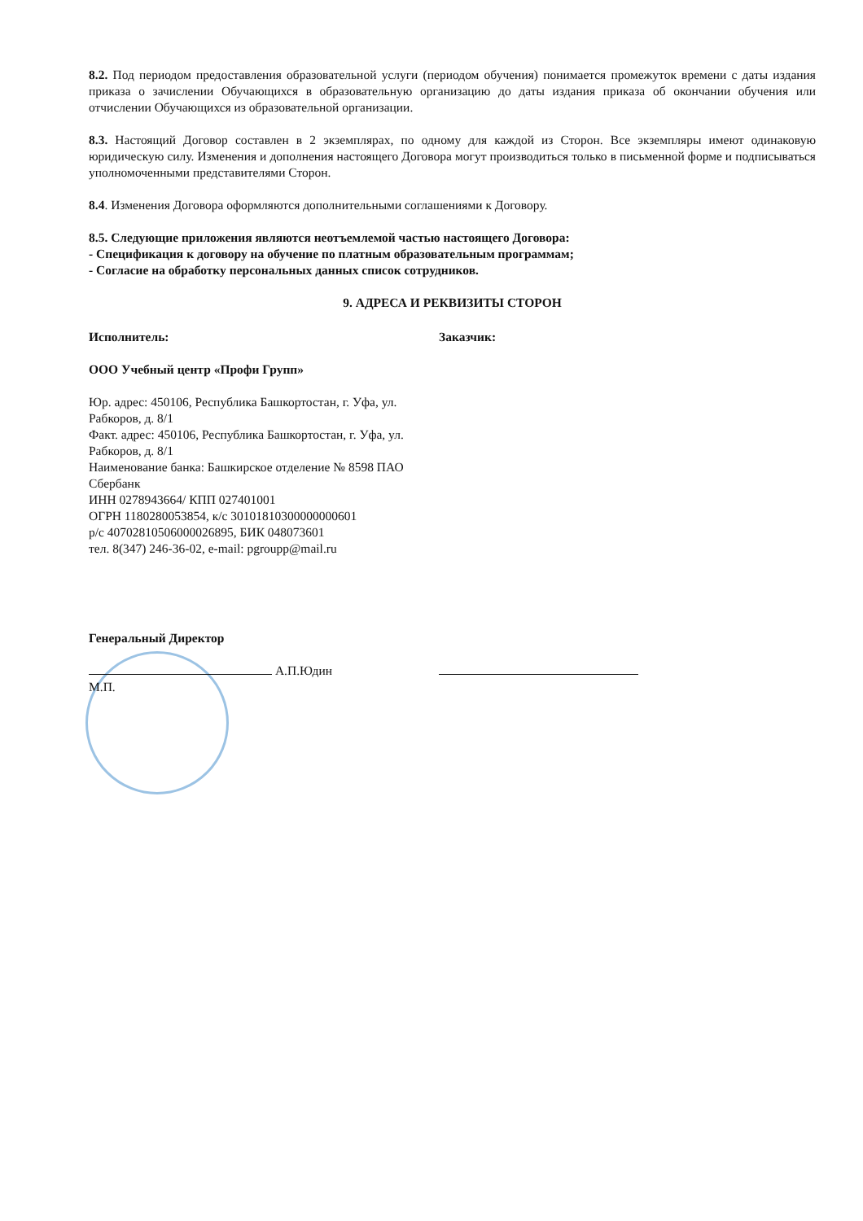8.2. Под периодом предоставления образовательной услуги (периодом обучения) понимается промежуток времени с даты издания приказа о зачислении Обучающихся в образовательную организацию до даты издания приказа об окончании обучения или отчислении Обучающихся из образовательной организации.
8.3. Настоящий Договор составлен в 2 экземплярах, по одному для каждой из Сторон. Все экземпляры имеют одинаковую юридическую силу. Изменения и дополнения настоящего Договора могут производиться только в письменной форме и подписываться уполномоченными представителями Сторон.
8.4. Изменения Договора оформляются дополнительными соглашениями к Договору.
8.5. Следующие приложения являются неотъемлемой частью настоящего Договора:
- Спецификация к договору на обучение по платным образовательным программам;
- Согласие на обработку персональных данных список сотрудников.
9. АДРЕСА И РЕКВИЗИТЫ СТОРОН
Исполнитель:
ООО Учебный центр «Профи Групп»
Юр. адрес: 450106, Республика Башкортостан, г. Уфа, ул. Рабкоров, д. 8/1
Факт. адрес: 450106, Республика Башкортостан, г. Уфа, ул. Рабкоров, д. 8/1
Наименование банка: Башкирское отделение № 8598 ПАО Сбербанк
ИНН 0278943664/ КПП 027401001
ОГРН 1180280053854, к/с 30101810300000000601
р/с 40702810506000026895, БИК 048073601
тел. 8(347) 246-36-02, e-mail: pgroupp@mail.ru
Заказчик:
Генеральный Директор
А.П.Юдин
М.П.